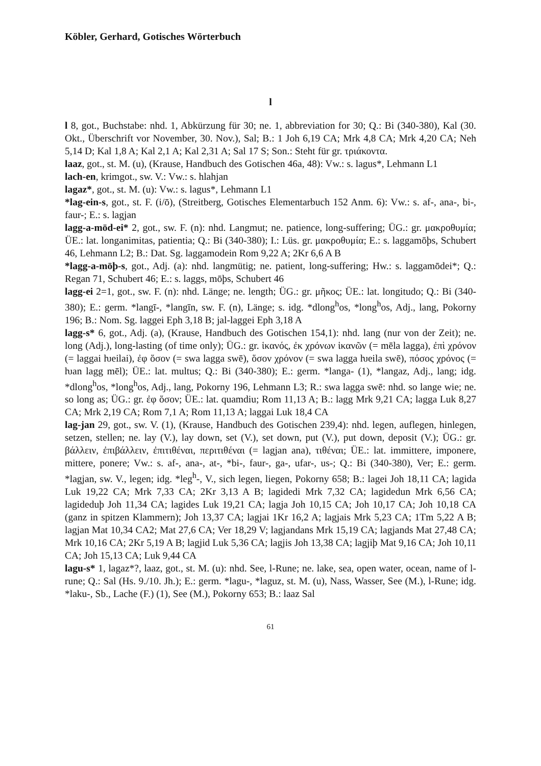Köbler, Gerhard, Gotisches Wörterbuch
l
l 8, got., Buchstabe: nhd. 1, Abkürzung für 30; ne. 1, abbreviation for 30; Q.: Bi (340-380), Kal (30. Okt., Überschrift vor November, 30. Nov.), Sal; B.: 1 Joh 6,19 CA; Mrk 4,8 CA; Mrk 4,20 CA; Neh 5,14 D; Kal 1,8 A; Kal 2,1 A; Kal 2,31 A; Sal 17 S; Son.: Steht für gr. τριάκοντα.
laaz, got., st. M. (u), (Krause, Handbuch des Gotischen 46a, 48): Vw.: s. lagus*, Lehmann L1
lach-en, krimgot., sw. V.: Vw.: s. hlahjan
lagaz*, got., st. M. (u): Vw.: s. lagus*, Lehmann L1
*lag-ein-s, got., st. F. (i/ō), (Streitberg, Gotisches Elementarbuch 152 Anm. 6): Vw.: s. af-, ana-, bi-, faur-; E.: s. lagjan
lagg-a-mōd-ei* 2, got., sw. F. (n): nhd. Langmut; ne. patience, long-suffering; ÜG.: gr. μακροθυμία; ÜE.: lat. longanimitas, patientia; Q.: Bi (340-380); I.: Lüs. gr. μακροθυμία; E.: s. laggamōþs, Schubert 46, Lehmann L2; B.: Dat. Sg. laggamodein Rom 9,22 A; 2Kr 6,6 A B
*lagg-a-mōþ-s, got., Adj. (a): nhd. langmütig; ne. patient, long-suffering; Hw.: s. laggamōdei*; Q.: Regan 71, Schubert 46; E.: s. laggs, mōþs, Schubert 46
lagg-ei 2=1, got., sw. F. (n): nhd. Länge; ne. length; ÜG.: gr. μῆκος; ÜE.: lat. longitudo; Q.: Bi (340-380); E.: germ. *langī-, *langīn, sw. F. (n), Länge; s. idg. *dlong<sup>h</sup>os, *long<sup>h</sup>os, Adj., lang, Pokorny 196; B.: Nom. Sg. laggei Eph 3,18 B; jal-laggei Eph 3,18 A
lagg-s* 6, got., Adj. (a), (Krause, Handbuch des Gotischen 154,1): nhd. lang (nur von der Zeit); ne. long (Adj.), long-lasting (of time only); ÜG.: gr. ἱκανός, ἐκ χρόνων ἱκανῶν (= mēla lagga), ἐπὶ χρόνον (= laggai ƕeilai), ἐφ ὅσον (= swa lagga swē), ὅσον χρόνον (= swa lagga ƕeila swē), πόσος χρόνος (= ƕan lagg mēl); ÜE.: lat. multus; Q.: Bi (340-380); E.: germ. *langa- (1), *langaz, Adj., lang; idg. *dlong<sup>h</sup>os, *long<sup>h</sup>os, Adj., lang, Pokorny 196, Lehmann L3; R.: swa lagga swē: nhd. so lange wie; ne. so long as; ÜG.: gr. ἐφ ὅσον; ÜE.: lat. quamdiu; Rom 11,13 A; B.: lagg Mrk 9,21 CA; lagga Luk 8,27 CA; Mrk 2,19 CA; Rom 7,1 A; Rom 11,13 A; laggai Luk 18,4 CA
lag-jan 29, got., sw. V. (1), (Krause, Handbuch des Gotischen 239,4): nhd. legen, auflegen, hinlegen, setzen, stellen; ne. lay (V.), lay down, set (V.), set down, put (V.), put down, deposit (V.); ÜG.: gr. βάλλειν, ἐπιβάλλειν, ἐπιτιθέναι, περιτιθέναι (= lagjan ana), τιθέναι; ÜE.: lat. immittere, imponere, mittere, ponere; Vw.: s. af-, ana-, at-, *bi-, faur-, ga-, ufar-, us-; Q.: Bi (340-380), Ver; E.: germ. *lagjan, sw. V., legen; idg. *leg<sup>h</sup>-, V., sich legen, liegen, Pokorny 658; B.: lagei Joh 18,11 CA; lagida Luk 19,22 CA; Mrk 7,33 CA; 2Kr 3,13 A B; lagidedi Mrk 7,32 CA; lagidedun Mrk 6,56 CA; lagideduþ Joh 11,34 CA; lagides Luk 19,21 CA; lagja Joh 10,15 CA; Joh 10,17 CA; Joh 10,18 CA (ganz in spitzen Klammern); Joh 13,37 CA; lagjai 1Kr 16,2 A; lagjais Mrk 5,23 CA; 1Tm 5,22 A B; lagjan Mat 10,34 CA2; Mat 27,6 CA; Ver 18,29 V; lagjandans Mrk 15,19 CA; lagjands Mat 27,48 CA; Mrk 10,16 CA; 2Kr 5,19 A B; lagjid Luk 5,36 CA; lagjis Joh 13,38 CA; lagjiþ Mat 9,16 CA; Joh 10,11 CA; Joh 15,13 CA; Luk 9,44 CA
lagu-s* 1, lagaz*?, laaz, got., st. M. (u): nhd. See, l-Rune; ne. lake, sea, open water, ocean, name of l-rune; Q.: Sal (Hs. 9./10. Jh.); E.: germ. *lagu-, *laguz, st. M. (u), Nass, Wasser, See (M.), l-Rune; idg. *laku-, Sb., Lache (F.) (1), See (M.), Pokorny 653; B.: laaz Sal
61